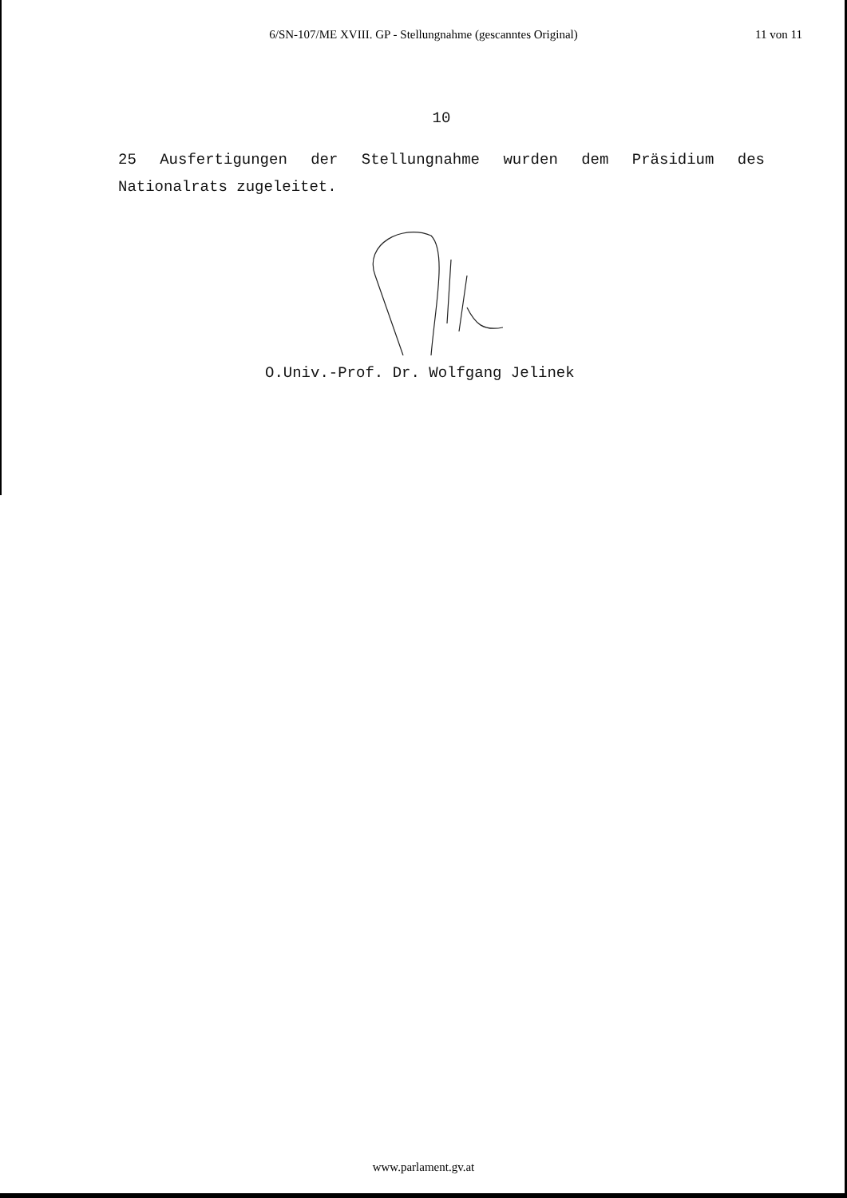6/SN-107/ME XVIII. GP - Stellungnahme (gescanntes Original)
11 von 11
10
25 Ausfertigungen der Stellungnahme wurden dem Präsidium des Nationalrats zugeleitet.
O.Univ.-Prof. Dr. Wolfgang Jelinek
www.parlament.gv.at